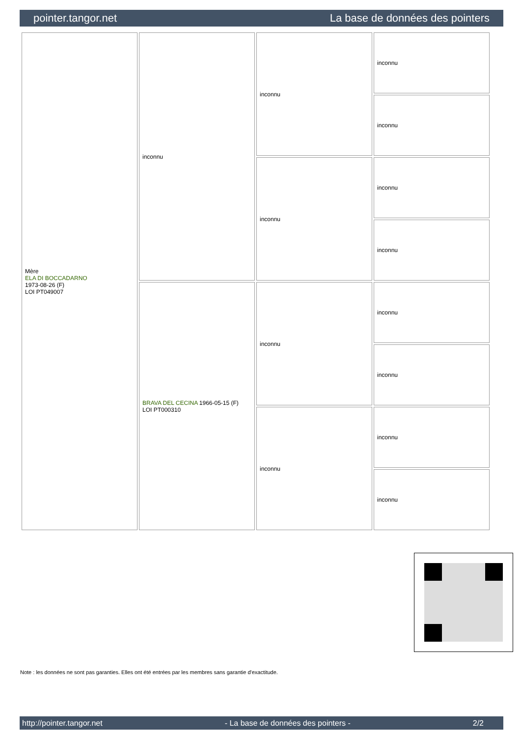pointer.tangor.net La base de données des pointers
| Mère ELA DI BOCCADARNO 1973-08-26 (F) LOI PT049007 | inconnu | inconnu | inconnu |
| | | | inconnu |
| | | inconnu | inconnu |
| | | | inconnu |
| | BRAVA DEL CECINA 1966-05-15 (F) LOI PT000310 | inconnu | inconnu |
| | | | inconnu |
| | | inconnu | inconnu |
| | | | inconnu |
Note : les données ne sont pas garanties. Elles ont été entrées par les membres sans garantie d'exactitude.
http://pointer.tangor.net - La base de données des pointers - 2/2